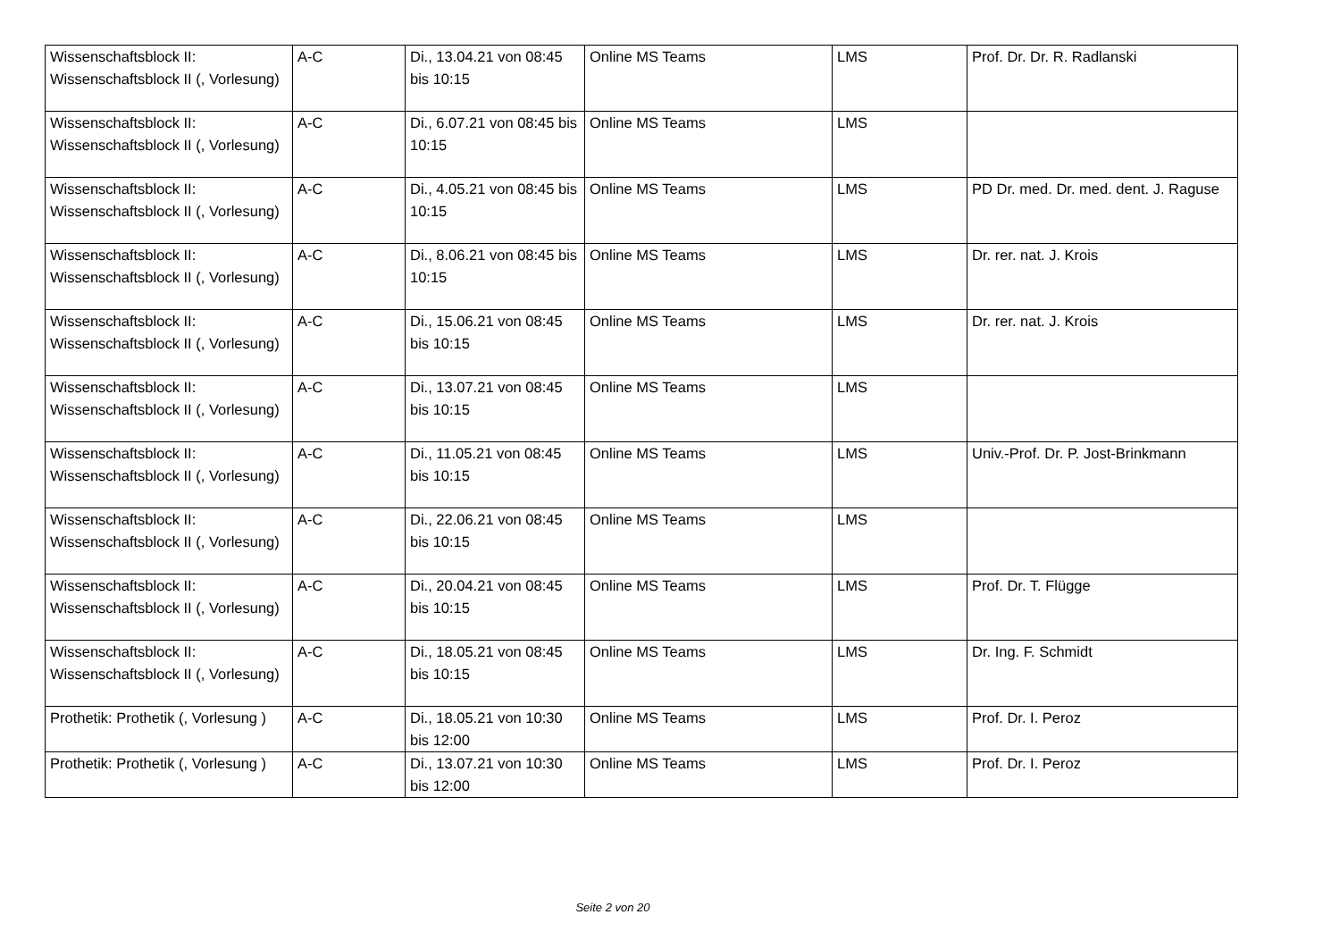| Wissenschaftsblock II: Wissenschaftsblock II (, Vorlesung) | A-C | Di., 13.04.21 von 08:45 bis 10:15 | Online MS Teams | LMS | Prof. Dr. Dr. R. Radlanski |
| Wissenschaftsblock II: Wissenschaftsblock II (, Vorlesung) | A-C | Di., 6.07.21 von 08:45 bis 10:15 | Online MS Teams | LMS | |
| Wissenschaftsblock II: Wissenschaftsblock II (, Vorlesung) | A-C | Di., 4.05.21 von 08:45 bis 10:15 | Online MS Teams | LMS | PD Dr. med. Dr. med. dent. J. Raguse |
| Wissenschaftsblock II: Wissenschaftsblock II (, Vorlesung) | A-C | Di., 8.06.21 von 08:45 bis 10:15 | Online MS Teams | LMS | Dr. rer. nat. J. Krois |
| Wissenschaftsblock II: Wissenschaftsblock II (, Vorlesung) | A-C | Di., 15.06.21 von 08:45 bis 10:15 | Online MS Teams | LMS | Dr. rer. nat. J. Krois |
| Wissenschaftsblock II: Wissenschaftsblock II (, Vorlesung) | A-C | Di., 13.07.21 von 08:45 bis 10:15 | Online MS Teams | LMS | |
| Wissenschaftsblock II: Wissenschaftsblock II (, Vorlesung) | A-C | Di., 11.05.21 von 08:45 bis 10:15 | Online MS Teams | LMS | Univ.-Prof. Dr. P. Jost-Brinkmann |
| Wissenschaftsblock II: Wissenschaftsblock II (, Vorlesung) | A-C | Di., 22.06.21 von 08:45 bis 10:15 | Online MS Teams | LMS | |
| Wissenschaftsblock II: Wissenschaftsblock II (, Vorlesung) | A-C | Di., 20.04.21 von 08:45 bis 10:15 | Online MS Teams | LMS | Prof. Dr. T. Flügge |
| Wissenschaftsblock II: Wissenschaftsblock II (, Vorlesung) | A-C | Di., 18.05.21 von 08:45 bis 10:15 | Online MS Teams | LMS | Dr. Ing. F. Schmidt |
| Prothetik: Prothetik (, Vorlesung ) | A-C | Di., 18.05.21 von 10:30 bis 12:00 | Online MS Teams | LMS | Prof. Dr. I. Peroz |
| Prothetik: Prothetik (, Vorlesung ) | A-C | Di., 13.07.21 von 10:30 bis 12:00 | Online MS Teams | LMS | Prof. Dr. I. Peroz |
Seite 2 von 20